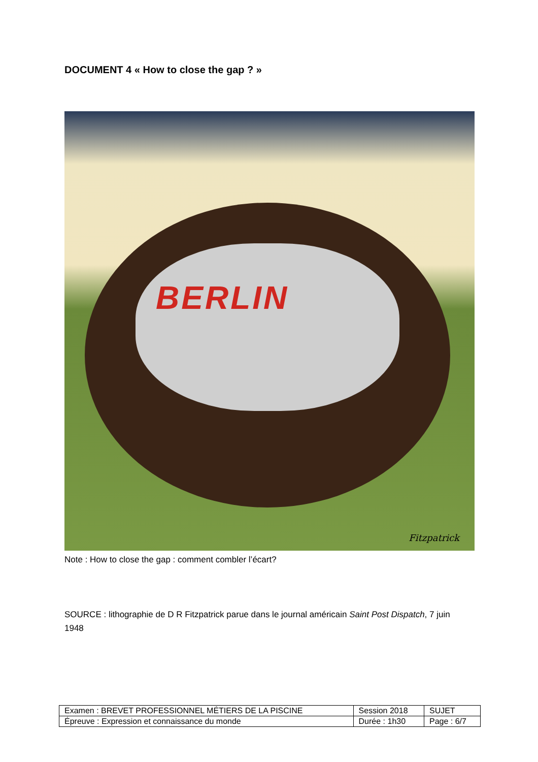DOCUMENT 4 « How to close the gap ? »
BERLIN
Fitzpatrick
Note : How to close the gap : comment combler l’écart?
SOURCE : lithographie de D R Fitzpatrick parue dans le journal américain Saint Post Dispatch, 7 juin 1948
| Examen : BREVET PROFESSIONNEL MÉTIERS DE LA PISCINE | Session 2018 | SUJET |
| Épreuve : Expression et connaissance du monde | Durée : 1h30 | Page : 6/7 |